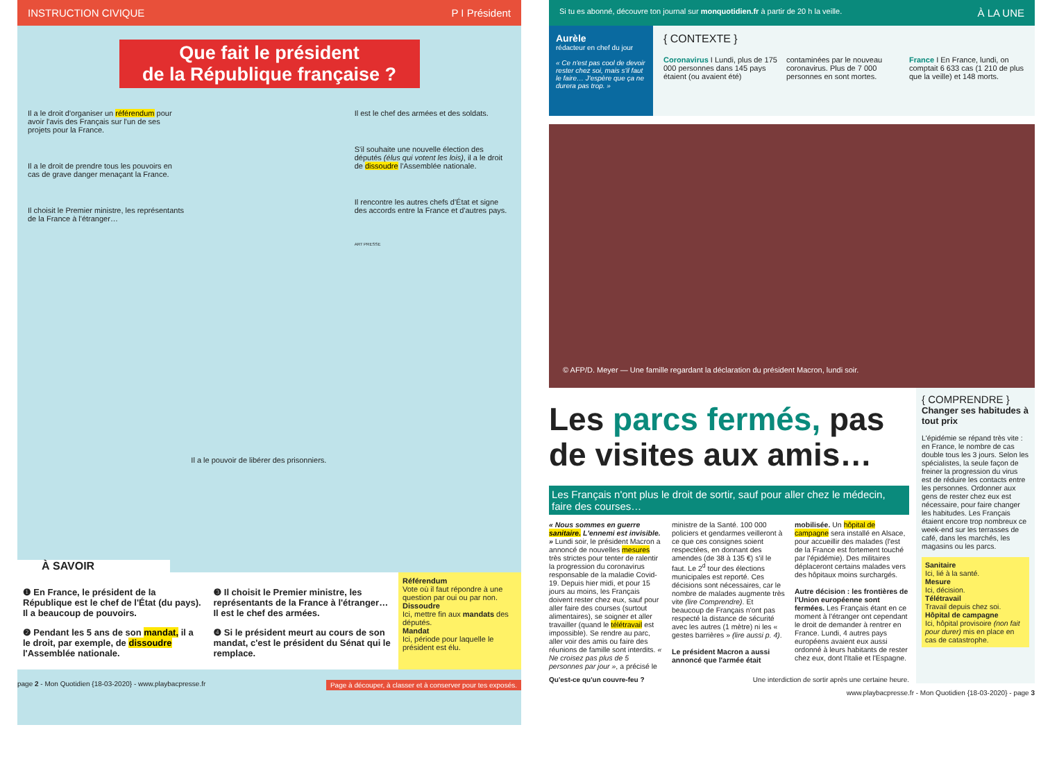INSTRUCTION CIVIQUE P I Président
Que fait le président
de la République française ?
Il a le droit d'organiser un référendum pour avoir l'avis des Français sur l'un de ses projets pour la France.
Il a le droit de prendre tous les pouvoirs en cas de grave danger menaçant la France.
Il choisit le Premier ministre, les représentants de la France à l'étranger…
Il a le pouvoir de libérer des prisonniers.
Il est le chef des armées et des soldats.
S'il souhaite une nouvelle élection des députés (élus qui votent les lois), il a le droit de dissoudre l'Assemblée nationale.
Il rencontre les autres chefs d'État et signe des accords entre la France et d'autres pays.
ART PRESSE
À SAVOIR
❶ En France, le président de la République est le chef de l'État (du pays). Il a beaucoup de pouvoirs.
❷ Pendant les 5 ans de son mandat, il a le droit, par exemple, de dissoudre l'Assemblée nationale.
❸ Il choisit le Premier ministre, les représentants de la France à l'étranger… Il est le chef des armées.
❹ Si le président meurt au cours de son mandat, c'est le président du Sénat qui le remplace.
Référendum
Vote où il faut répondre à une question par oui ou par non.
Dissoudre
Ici, mettre fin aux mandats des députés.
Mandat
Ici, période pour laquelle le président est élu.
page 2 - Mon Quotidien {18-03-2020} - www.playbacpresse.fr Page à découper, à classer et à conserver pour tes exposés.
Si tu es abonné, découvre ton journal sur monquotidien.fr à partir de 20 h la veille. À LA UNE
Aurèle
rédacteur en chef du jour
« Ce n'est pas cool de devoir rester chez soi, mais s'il faut le faire… J'espère que ça ne durera pas trop. »
{ CONTEXTE }
Coronavirus I Lundi, plus de 175 000 personnes dans 145 pays étaient (ou avaient été) contaminées par le nouveau coronavirus. Plus de 7 000 personnes en sont mortes. France I En France, lundi, on comptait 6 633 cas (1 210 de plus que la veille) et 148 morts.
© AFP/D. Meyer — Une famille regardant la déclaration du président Macron, lundi soir.
Les parcs fermés, pas de visites aux amis…
Les Français n'ont plus le droit de sortir, sauf pour aller chez le médecin, faire des courses…
« Nous sommes en guerre sanitaire. L'ennemi est invisible. » Lundi soir, le président Macron a annoncé de nouvelles mesures très strictes pour tenter de ralentir la progression du coronavirus responsable de la maladie Covid-19. Depuis hier midi, et pour 15 jours au moins, les Français doivent rester chez eux, sauf pour aller faire des courses (surtout alimentaires), se soigner et aller travailler (quand le télétravail est impossible). Se rendre au parc, aller voir des amis ou faire des réunions de famille sont interdits. « Ne croisez pas plus de 5 personnes par jour », a précisé le ministre de la Santé. 100 000 policiers et gendarmes veilleront à ce que ces consignes soient respectées, en donnant des amendes (de 38 à 135 €) s'il le faut. Le 2<sup>d</sup> tour des élections municipales est reporté. Ces décisions sont nécessaires, car le nombre de malades augmente très vite (lire Comprendre). Et beaucoup de Français n'ont pas respecté la distance de sécurité avec les autres (1 mètre) ni les « gestes barrières » (lire aussi p. 4).
Le président Macron a aussi annoncé que l'armée était mobilisée. Un hôpital de campagne sera installé en Alsace, pour accueillir des malades (l'est de la France est fortement touché par l'épidémie). Des militaires déplaceront certains malades vers des hôpitaux moins surchargés.
Autre décision : les frontières de l'Union européenne sont fermées. Les Français étant en ce moment à l'étranger ont cependant le droit de demander à rentrer en France. Lundi, 4 autres pays européens avaient eux aussi ordonné à leurs habitants de rester chez eux, dont l'Italie et l'Espagne.
Qu'est-ce qu'un couvre-feu ? Une interdiction de sortir après une certaine heure.
{ COMPRENDRE }
Changer ses habitudes à tout prix
L'épidémie se répand très vite : en France, le nombre de cas double tous les 3 jours. Selon les spécialistes, la seule façon de freiner la progression du virus est de réduire les contacts entre les personnes. Ordonner aux gens de rester chez eux est nécessaire, pour faire changer les habitudes. Les Français étaient encore trop nombreux ce week-end sur les terrasses de café, dans les marchés, les magasins ou les parcs.
Sanitaire
Ici, lié à la santé.
Mesure
Ici, décision.
Télétravail
Travail depuis chez soi.
Hôpital de campagne
Ici, hôpital provisoire (non fait pour durer) mis en place en cas de catastrophe.
www.playbacpresse.fr - Mon Quotidien {18-03-2020} - page 3